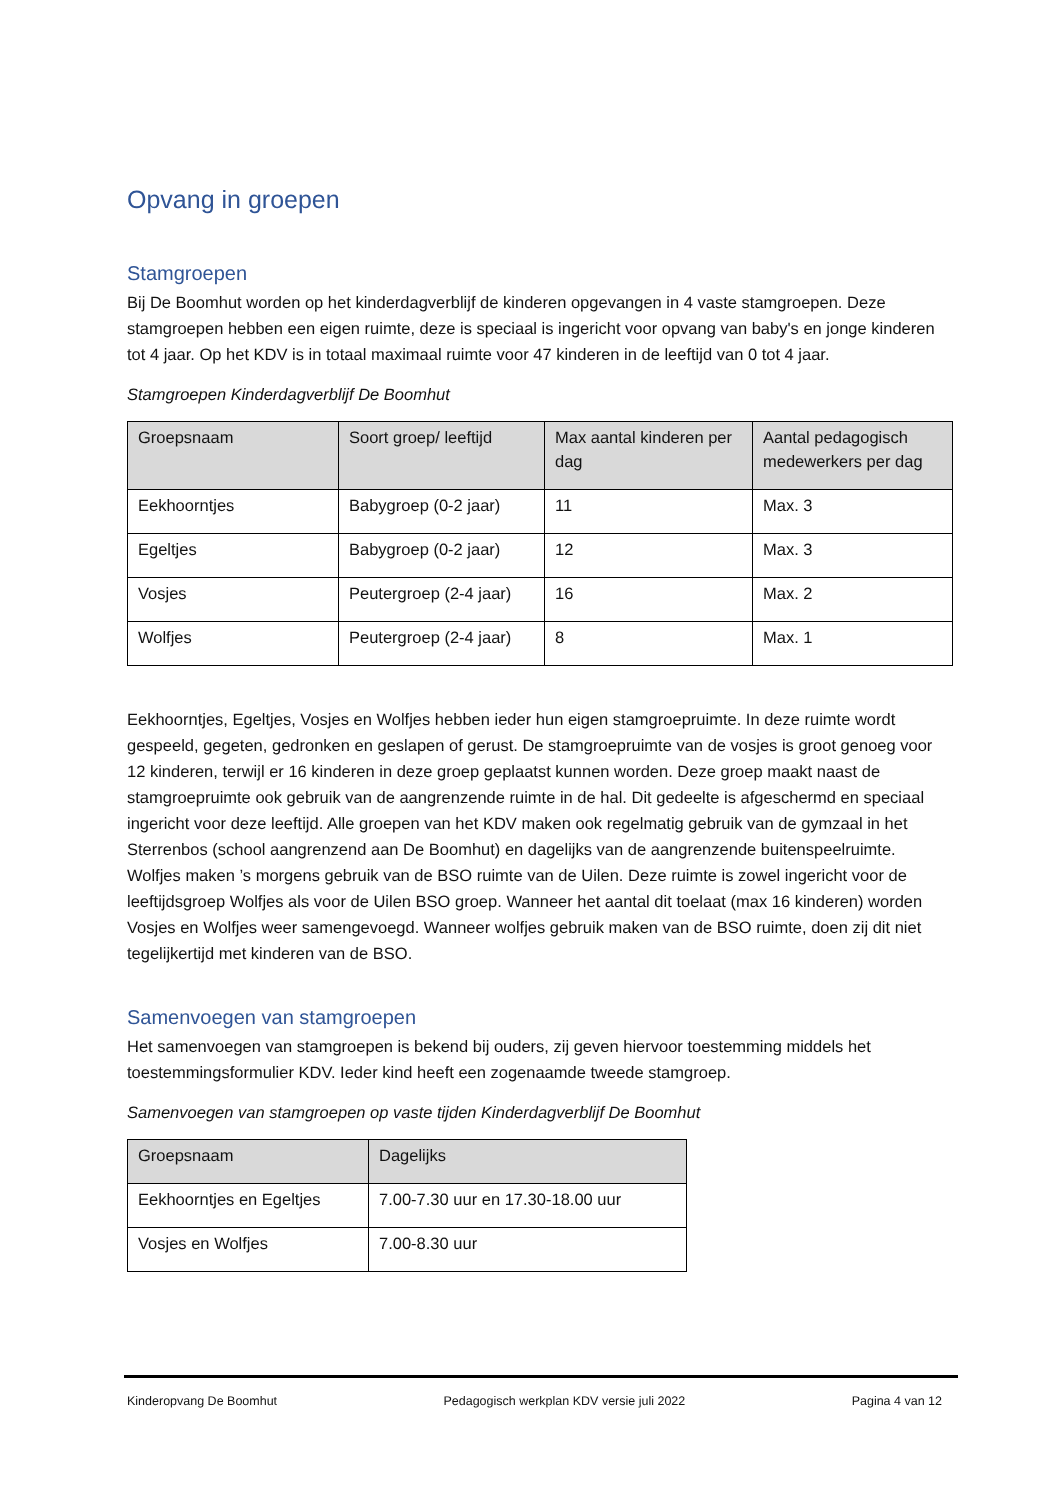Opvang in groepen
Stamgroepen
Bij De Boomhut worden op het kinderdagverblijf de kinderen opgevangen in 4 vaste stamgroepen. Deze stamgroepen hebben een eigen ruimte, deze is speciaal is ingericht voor opvang van baby's en jonge kinderen tot 4 jaar. Op het KDV is in totaal maximaal ruimte voor 47 kinderen in de leeftijd van 0 tot 4 jaar.
Stamgroepen Kinderdagverblijf De Boomhut
| Groepsnaam | Soort groep/ leeftijd | Max aantal kinderen per dag | Aantal pedagogisch medewerkers per dag |
| --- | --- | --- | --- |
| Eekhoorntjes | Babygroep (0-2 jaar) | 11 | Max. 3 |
| Egeltjes | Babygroep (0-2 jaar) | 12 | Max. 3 |
| Vosjes | Peutergroep (2-4 jaar) | 16 | Max. 2 |
| Wolfjes | Peutergroep (2-4 jaar) | 8 | Max. 1 |
Eekhoorntjes, Egeltjes, Vosjes en Wolfjes hebben ieder hun eigen stamgroepruimte. In deze ruimte wordt gespeeld, gegeten, gedronken en geslapen of gerust. De stamgroepruimte van de vosjes is groot genoeg voor 12 kinderen, terwijl er 16 kinderen in deze groep geplaatst kunnen worden. Deze groep maakt naast de stamgroepruimte ook gebruik van de aangrenzende ruimte in de hal. Dit gedeelte is afgeschermd en speciaal ingericht voor deze leeftijd. Alle groepen van het KDV maken ook regelmatig gebruik van de gymzaal in het Sterrenbos (school aangrenzend aan De Boomhut) en dagelijks van de aangrenzende buitenspeelruimte. Wolfjes maken ’s morgens gebruik van de BSO ruimte van de Uilen. Deze ruimte is zowel ingericht voor de leeftijdsgroep Wolfjes als voor de Uilen BSO groep. Wanneer het aantal dit toelaat (max 16 kinderen) worden Vosjes en Wolfjes weer samengevoegd. Wanneer wolfjes gebruik maken van de BSO ruimte, doen zij dit niet tegelijkertijd met kinderen van de BSO.
Samenvoegen van stamgroepen
Het samenvoegen van stamgroepen is bekend bij ouders, zij geven hiervoor toestemming middels het toestemmingsformulier KDV. Ieder kind heeft een zogenaamde tweede stamgroep.
Samenvoegen van stamgroepen op vaste tijden Kinderdagverblijf De Boomhut
| Groepsnaam | Dagelijks |
| --- | --- |
| Eekhoorntjes en Egeltjes | 7.00-7.30 uur en 17.30-18.00 uur |
| Vosjes en Wolfjes | 7.00-8.30 uur |
Kinderopvang De Boomhut Pedagogisch werkplan KDV versie juli 2022 Pagina 4 van 12